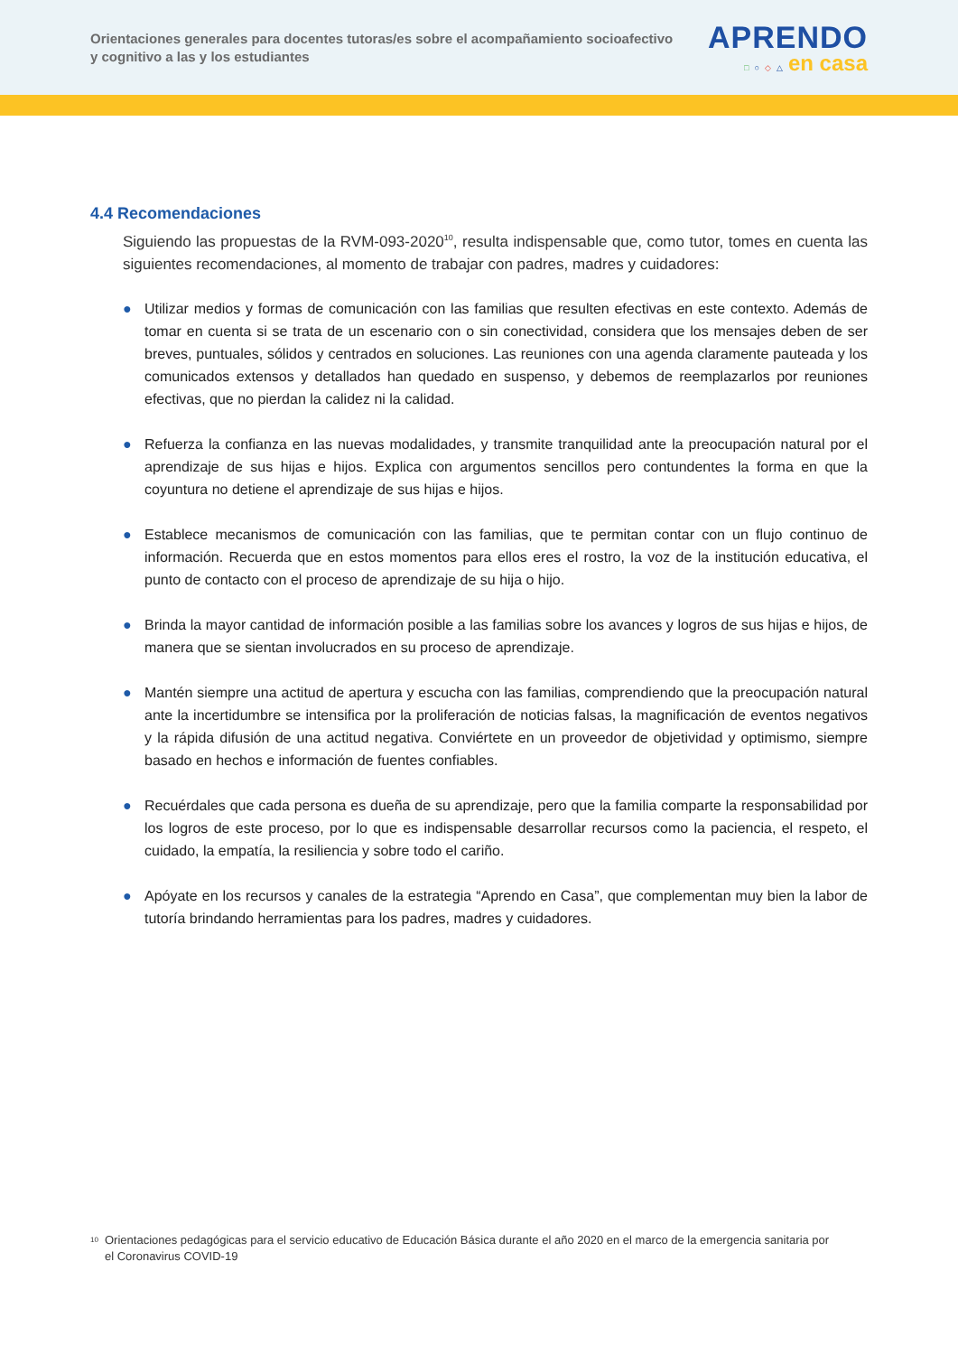Orientaciones generales para docentes tutoras/es sobre el acompañamiento socioafectivo y cognitivo a las y los estudiantes
APRENDO
□ ○ ◇ △ en casa
4.4 Recomendaciones
Siguiendo las propuestas de la RVM-093-2020<sup>10</sup>, resulta indispensable que, como tutor, tomes en cuenta las siguientes recomendaciones, al momento de trabajar con padres, madres y cuidadores:
● Utilizar medios y formas de comunicación con las familias que resulten efectivas en este contexto. Además de tomar en cuenta si se trata de un escenario con o sin conectividad, considera que los mensajes deben de ser breves, puntuales, sólidos y centrados en soluciones. Las reuniones con una agenda claramente pauteada y los comunicados extensos y detallados han quedado en suspenso, y debemos de reemplazarlos por reuniones efectivas, que no pierdan la calidez ni la calidad.
● Refuerza la confianza en las nuevas modalidades, y transmite tranquilidad ante la preocupación natural por el aprendizaje de sus hijas e hijos. Explica con argumentos sencillos pero contundentes la forma en que la coyuntura no detiene el aprendizaje de sus hijas e hijos.
● Establece mecanismos de comunicación con las familias, que te permitan contar con un flujo continuo de información. Recuerda que en estos momentos para ellos eres el rostro, la voz de la institución educativa, el punto de contacto con el proceso de aprendizaje de su hija o hijo.
● Brinda la mayor cantidad de información posible a las familias sobre los avances y logros de sus hijas e hijos, de manera que se sientan involucrados en su proceso de aprendizaje.
● Mantén siempre una actitud de apertura y escucha con las familias, comprendiendo que la preocupación natural ante la incertidumbre se intensifica por la proliferación de noticias falsas, la magnificación de eventos negativos y la rápida difusión de una actitud negativa. Conviértete en un proveedor de objetividad y optimismo, siempre basado en hechos e información de fuentes confiables.
● Recuérdales que cada persona es dueña de su aprendizaje, pero que la familia comparte la responsabilidad por los logros de este proceso, por lo que es indispensable desarrollar recursos como la paciencia, el respeto, el cuidado, la empatía, la resiliencia y sobre todo el cariño.
● Apóyate en los recursos y canales de la estrategia “Aprendo en Casa”, que complementan muy bien la labor de tutoría brindando herramientas para los padres, madres y cuidadores.
<sup>10</sup> Orientaciones pedagógicas para el servicio educativo de Educación Básica durante el año 2020 en el marco de la emergencia sanitaria por el Coronavirus COVID-19